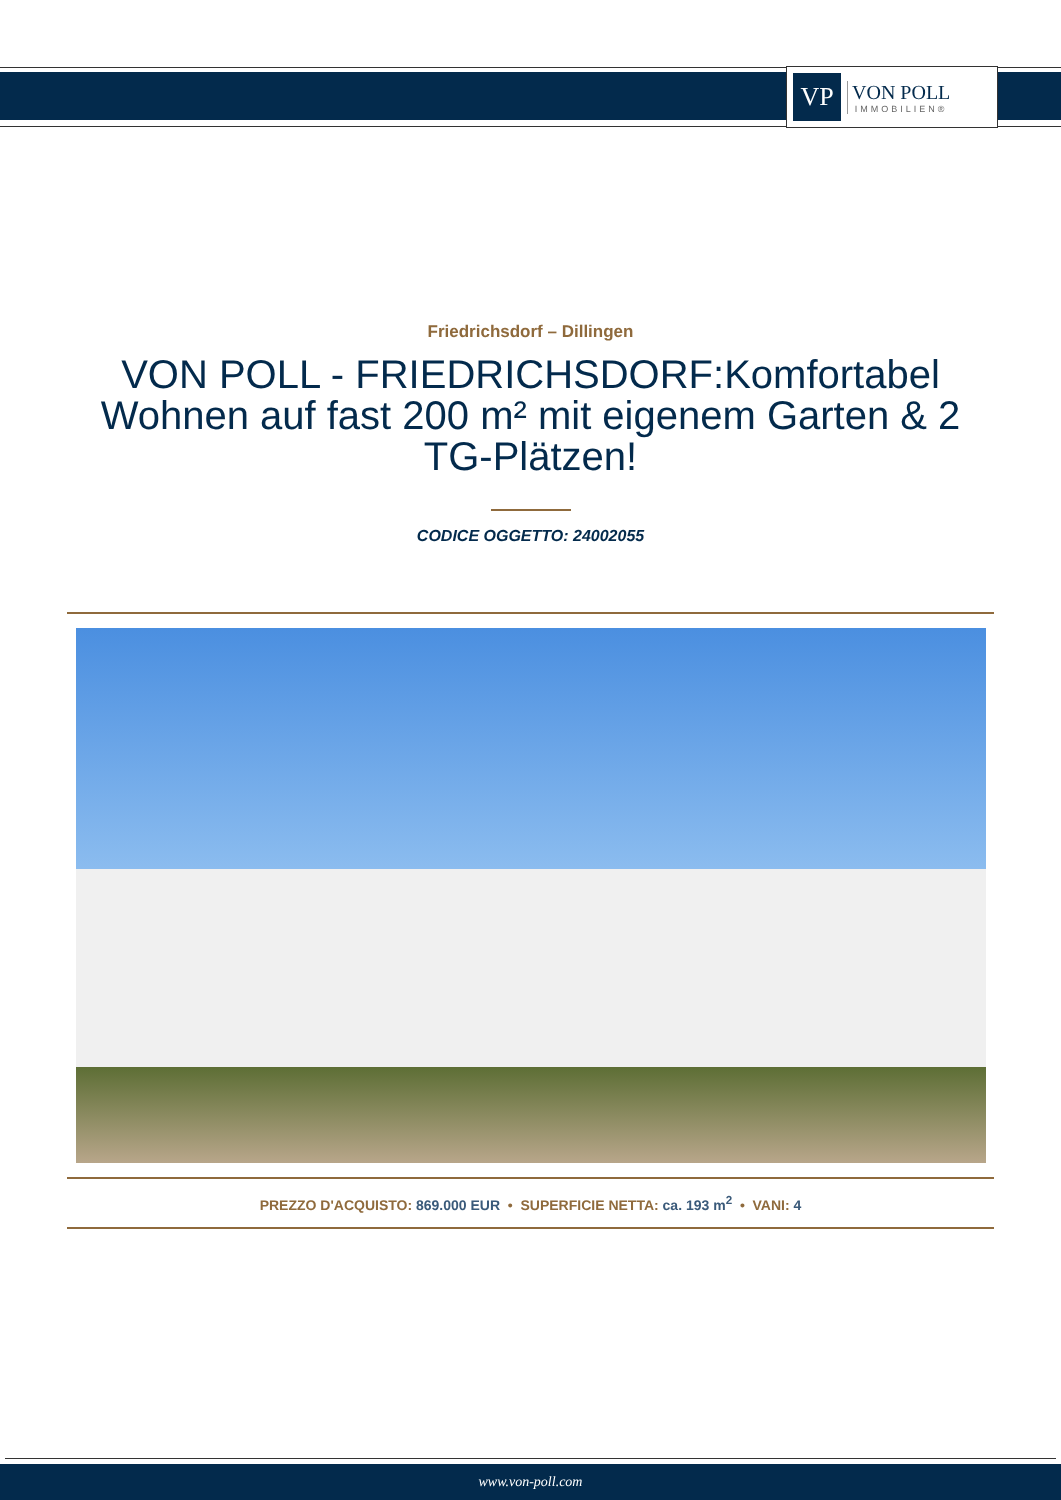VP
VON POLL
IMMOBILIEN®
Friedrichsdorf – Dillingen
VON POLL - FRIEDRICHSDORF:Komfortabel Wohnen auf fast 200 m² mit eigenem Garten & 2 TG-Plätzen!
CODICE OGGETTO: 24002055
PREZZO D'ACQUISTO: 869.000 EUR • SUPERFICIE NETTA: ca. 193 m<sup>2</sup> • VANI: 4
www.von-poll.com